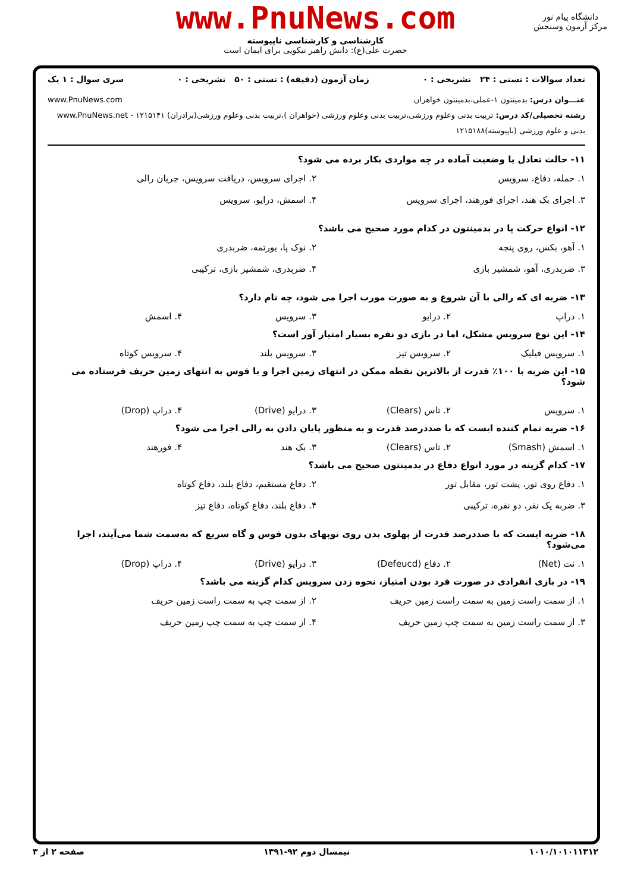www.PnuNews.com
کارشناسی و کارشناسی ناپیوسته
حضرت علی(ع): دانش راهبر نیکویی برای ایمان است
دانشگاه پیام نور
مرکز آزمون وسنجش
تعداد سوالات : تستی : ۲۴ تشریحی : ۰ زمان آزمون (دقیقه) : تستی : ۵۰ تشریحی : ۰ سری سوال : ۱ یک
عنـــوان درس: بدمینتون ۱-عملی،بدمینتون خواهران www.PnuNews.com
رشته تحصیلی/کد درس: تربیت بدنی وعلوم ورزشی،تربیت بدنی وعلوم ورزشی (خواهران )،تربیت بدنی وعلوم ورزشی(برادران) ۱۲۱۵۱۴۱ - www.PnuNews.net
بدنی و علوم ورزشی (ناپیوسته)۱۲۱۵۱۸۸
۱۱- حالت تعادل یا وضعیت آماده در چه مواردی بکار برده می شود؟
۱. حمله، دفاع، سرویس ۲. اجرای سرویس، دریافت سرویس، جریان رالی ۳. اجرای بک هند، اجرای فورهند، اجرای سرویس ۴. اسمش، درایو، سرویس
۱۲- انواع حرکت پا در بدمینتون در کدام مورد صحیح می باشد؟
۱. آهو، بکس، روی پنجه ۲. نوک پا، یورتمه، ضربدری ۳. ضربدری، آهو، شمشیر بازی ۴. ضربدری، شمشیر بازی، ترکیبی
۱۳- ضربه ای که رالی با آن شروع و به صورت مورب اجرا می شود، چه نام دارد؟
۱. دراپ ۲. درایو ۳. سرویس ۴. اسمش
۱۴- این نوع سرویس مشکل، اما در بازی دو نفره بسیار امتیاز آور است؟
۱. سرویس فیلیک ۲. سرویس تیز ۳. سرویس بلند ۴. سرویس کوتاه
۱۵- این ضربه با ۱۰۰٪ قدرت از بالاترین نقطه ممکن در انتهای زمین اجرا و با قوس به انتهای زمین حریف فرستاده می شود؟
۱. سرویس ۲. تاس (Clears) ۳. درایو (Drive) ۴. دراپ (Drop)
۱۶- ضربه تمام کننده ایست که با صددرصد قدرت و به منظور پایان دادن به رالی اجرا می شود؟
۱. اسمش (Smash) ۲. تاس (Clears) ۳. بک هند ۴. فورهند
۱۷- کدام گزینه در مورد انواع دفاع در بدمینتون صحیح می باشد؟
۱. دفاع روی تور، پشت تور، مقابل تور ۲. دفاع مستقیم، دفاع بلند، دفاع کوتاه ۳. ضربه یک نفر، دو نفره، ترکیبی ۴. دفاع بلند، دفاع کوتاه، دفاع تیز
۱۸- ضربه ایست که با صددرصد قدرت از پهلوی بدن روی توپهای بدون قوس و گاه سریع که به‌سمت شما می‌آیند، اجرا می‌شود؟
۱. نت (Net) ۲. دفاع (Defeucd) ۳. درایو (Drive) ۴. دراپ (Drop)
۱۹- در بازی انفرادی در صورت فرد بودن امتیاز، نحوه زدن سرویس کدام گزینه می باشد؟
۱. از سمت راست زمین به سمت راست زمین حریف ۲. از سمت چپ به سمت راست زمین حریف ۳. از سمت راست زمین به سمت چپ زمین حریف ۴. از سمت چپ به سمت چپ زمین حریف
۱۰۱۰/۱۰۱۰۱۱۳۱۲ نیمسال دوم ۹۲-۱۳۹۱ صفحه ۲ از ۳